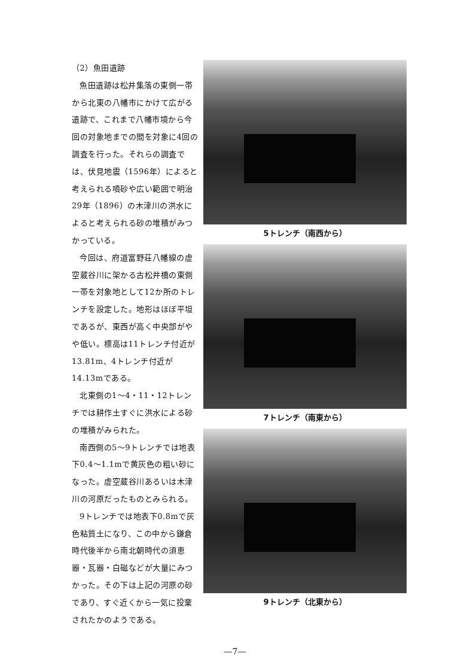（2）魚田遺跡
魚田遺跡は松井集落の東側一帯から北東の八幡市にかけて広がる遺跡で、これまで八幡市境から今回の対象地までの間を対象に4回の調査を行った。それらの調査では、伏見地震（1596年）によると考えられる噴砂や広い範囲で明治29年（1896）の木津川の洪水によると考えられる砂の堆積がみつかっている。
今回は、府道富野荘八幡線の虚空蔵谷川に架かる古松井橋の東側一帯を対象地として12か所のトレンチを設定した。地形はほぼ平坦であるが、東西が高く中央部がやや低い。標高は11トレンチ付近が13.81m、4トレンチ付近が14.13mである。
北東側の1～4・11・12トレンチでは耕作土すぐに洪水による砂の堆積がみられた。
南西側の5～9トレンチでは地表下0.4～1.1mで黄灰色の粗い砂になった。虚空蔵谷川あるいは木津川の河原だったものとみられる。
9トレンチでは地表下0.8mで灰色粘質土になり、この中から鎌倉時代後半から南北朝時代の須恵器・瓦器・白磁などが大量にみつかった。その下は上記の河原の砂であり、すぐ近くから一気に投棄されたかのようである。
5トレンチ（南西から）
7トレンチ（南東から）
9トレンチ（北東から）
—7—